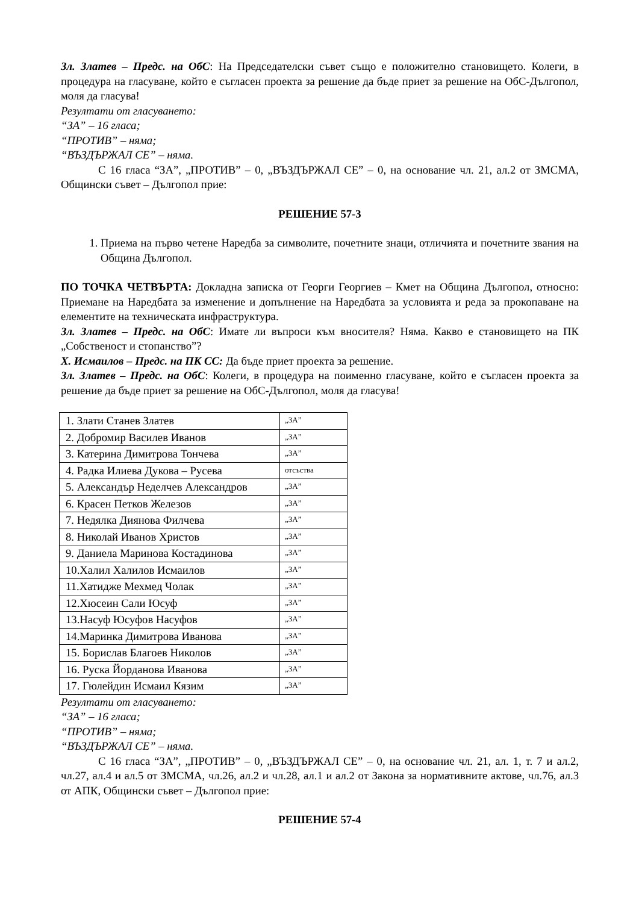Зл. Златев – Предс. на ОбС: На Председателски съвет също е положително становището. Колеги, в процедура на гласуване, който е съгласен проекта за решение да бъде приет за решение на ОбС-Дългопол, моля да гласува!
Резултати от гласуването:
“ЗА” – 16 гласа;
“ПРОТИВ” – няма;
“ВЪЗДЪРЖАЛ СЕ” – няма.
С 16 гласа “ЗА”, „ПРОТИВ” – 0, „ВЪЗДЪРЖАЛ СЕ” – 0, на основание чл. 21, ал.2 от ЗМСМА, Общински съвет – Дългопол прие:
РЕШЕНИЕ 57-3
1. Приема на първо четене Наредба за символите, почетните знаци, отличията и почетните звания на Община Дългопол.
ПО ТОЧКА ЧЕТВЪРТА: Докладна записка от Георги Георгиев – Кмет на Община Дългопол, относно: Приемане на Наредбата за изменение и допълнение на Наредбата за условията и реда за прокопаване на елементите на техническата инфраструктура.
Зл. Златев – Предс. на ОбС: Имате ли въпроси към вносителя? Няма. Какво е становището на ПК „Собственост и стопанство”?
Х. Исмаилов – Предс. на ПК СС: Да бъде приет проекта за решение.
Зл. Златев – Предс. на ОбС: Колеги, в процедура на поименно гласуване, който е съгласен проекта за решение да бъде приет за решение на ОбС-Дългопол, моля да гласува!
| 1. Злати Станев Златев | „ЗА” |
| 2. Добромир Василев Иванов | „ЗА” |
| 3. Катерина Димитрова Тончева | „ЗА” |
| 4. Радка Илиева Дукова – Русева | отсъства |
| 5. Александър Неделчев Александров | „ЗА” |
| 6. Красен Петков Железов | „ЗА” |
| 7. Недялка Диянова Филчева | „ЗА” |
| 8. Николай Иванов Христов | „ЗА” |
| 9. Даниела Маринова Костадинова | „ЗА” |
| 10.Халил Халилов Исмаилов | „ЗА” |
| 11.Хатидже Мехмед Чолак | „ЗА” |
| 12.Хюсеин Сали Юсуф | „ЗА” |
| 13.Насуф Юсуфов Насуфов | „ЗА” |
| 14.Маринка Димитрова Иванова | „ЗА” |
| 15. Борислав Благоев Николов | „ЗА” |
| 16. Руска Йорданова Иванова | „ЗА” |
| 17. Гюлейдин Исмаил Кязим | „ЗА” |
Резултати от гласуването:
“ЗА” – 16 гласа;
“ПРОТИВ” – няма;
“ВЪЗДЪРЖАЛ СЕ” – няма.
С 16 гласа “ЗА”, „ПРОТИВ” – 0, „ВЪЗДЪРЖАЛ СЕ” – 0, на основание чл. 21, ал. 1, т. 7 и ал.2, чл.27, ал.4 и ал.5 от ЗМСМА, чл.26, ал.2 и чл.28, ал.1 и ал.2 от Закона за нормативните актове, чл.76, ал.3 от АПК, Общински съвет – Дългопол прие:
РЕШЕНИЕ 57-4